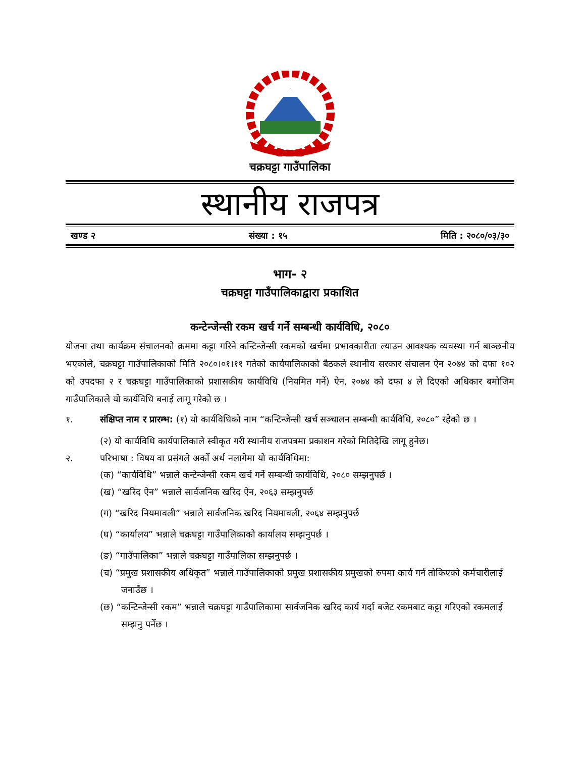चक्रघट्टा गाउँपालिका
स्थानीय राजपत्र
खण्ड २ संख्या : १५ मिति : २०८०/०३/३०
भाग- २
चक्रघट्टा गाउँपालिकाद्वारा प्रकाशित
कन्टेन्जेन्सी रकम खर्च गर्ने सम्बन्धी कार्यविधि, २०८०
योजना तथा कार्यक्रम संचालनको क्रममा कट्टा गरिने कन्टिन्जेन्सी रकमको खर्चमा प्रभावकारीता ल्याउन आवश्यक व्यवस्था गर्न बाञ्छनीय भएकोले, चक्रघट्टा गाउँपालिकाको मिति २०८०।०१।११ गतेको कार्यपालिकाको बैठकले स्थानीय सरकार संचालन ऐन २०७४ को दफा १०२ को उपदफा २ र चक्रघट्टा गाउँपालिकाको प्रशासकीय कार्यविधि (नियमित गर्ने) ऐन, २०७४ को दफा ४ ले दिएको अधिकार बमोजिम गाउँपालिकाले यो कार्यविधि बनाई लागू गरेको छ ।
१. संक्षिप्त नाम र प्रारम्भ: (१) यो कार्यविधिको नाम “कन्टिन्जेन्सी खर्च सञ्चालन सम्बन्धी कार्यविधि, २०८०” रहेको छ ।
(२) यो कार्यविधि कार्यपालिकाले स्वीकृत गरी स्थानीय राजपत्रमा प्रकाशन गरेको मितिदेखि लागू हुनेछ।
२. परिभाषा : विषय वा प्रसंगले अर्को अर्थ नलागेमा यो कार्यविधिमा:
(क) “कार्यविधि” भन्नाले कन्टेन्जेन्सी रकम खर्च गर्ने सम्बन्धी कार्यविधि, २०८० सम्झनुपर्छ ।
(ख) “खरिद ऐन” भन्नाले सार्वजनिक खरिद ऐन, २०६३ सम्झनुपर्छ
(ग) “खरिद नियमावली” भन्नाले सार्वजनिक खरिद नियमावली, २०६४ सम्झनुपर्छ
(घ) “कार्यालय” भन्नाले चक्रघट्टा गाउँपालिकाको कार्यालय सम्झनुपर्छ ।
(ङ) “गाउँपालिका” भन्नाले चक्रघट्टा गाउँपालिका सम्झनुपर्छ ।
(च) “प्रमुख प्रशासकीय अधिकृत” भन्नाले गाउँपालिकाको प्रमुख प्रशासकीय प्रमुखको रुपमा कार्य गर्न तोकिएको कर्मचारीलाई जनाउँछ ।
(छ) “कन्टिन्जेन्सी रकम” भन्नाले चक्रघट्टा गाउँपालिकामा सार्वजनिक खरिद कार्य गर्दा बजेट रकमबाट कट्टा गरिएको रकमलाई सम्झनु पर्नेछ ।